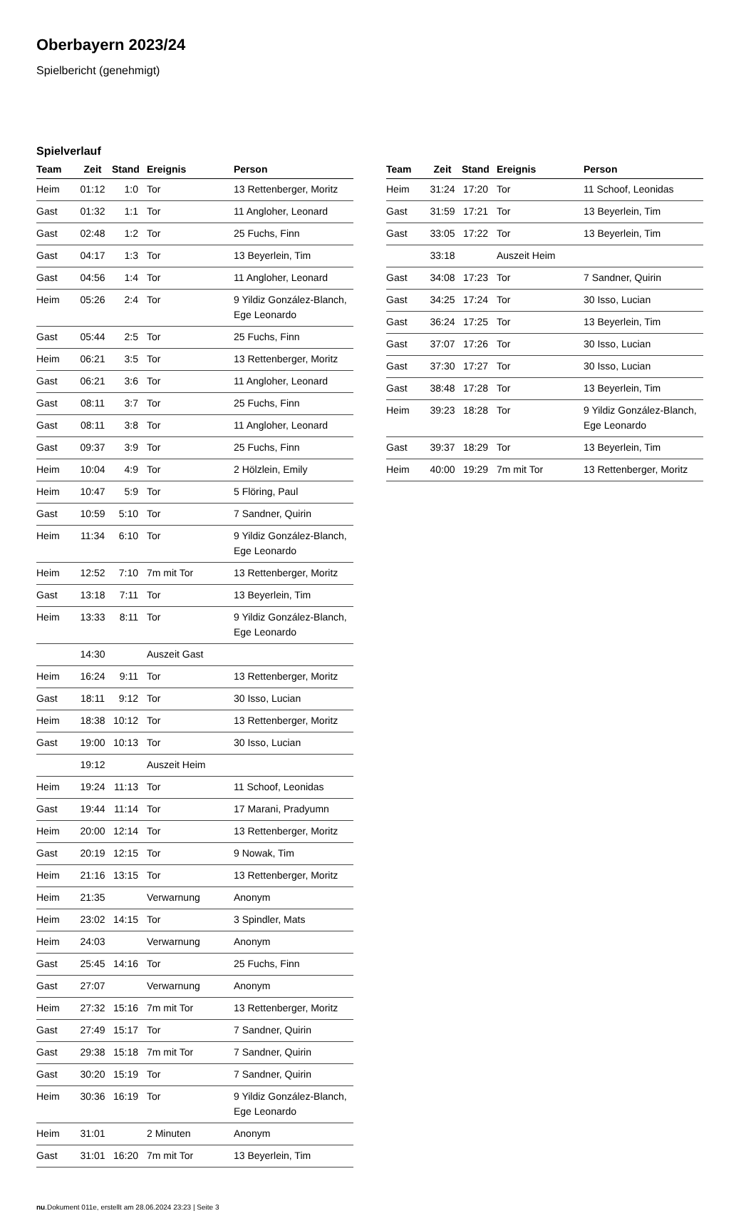Oberbayern 2023/24
Spielbericht (genehmigt)
Spielverlauf
| Team | Zeit | Stand | Ereignis | Person |
| --- | --- | --- | --- | --- |
| Heim | 01:12 | 1:0 | Tor | 13 Rettenberger, Moritz |
| Gast | 01:32 | 1:1 | Tor | 11 Angloher, Leonard |
| Gast | 02:48 | 1:2 | Tor | 25 Fuchs, Finn |
| Gast | 04:17 | 1:3 | Tor | 13 Beyerlein, Tim |
| Gast | 04:56 | 1:4 | Tor | 11 Angloher, Leonard |
| Heim | 05:26 | 2:4 | Tor | 9 Yildiz González-Blanch, Ege Leonardo |
| Gast | 05:44 | 2:5 | Tor | 25 Fuchs, Finn |
| Heim | 06:21 | 3:5 | Tor | 13 Rettenberger, Moritz |
| Gast | 06:21 | 3:6 | Tor | 11 Angloher, Leonard |
| Gast | 08:11 | 3:7 | Tor | 25 Fuchs, Finn |
| Gast | 08:11 | 3:8 | Tor | 11 Angloher, Leonard |
| Gast | 09:37 | 3:9 | Tor | 25 Fuchs, Finn |
| Heim | 10:04 | 4:9 | Tor | 2 Hölzlein, Emily |
| Heim | 10:47 | 5:9 | Tor | 5 Flöring, Paul |
| Gast | 10:59 | 5:10 | Tor | 7 Sandner, Quirin |
| Heim | 11:34 | 6:10 | Tor | 9 Yildiz González-Blanch, Ege Leonardo |
| Heim | 12:52 | 7:10 | 7m mit Tor | 13 Rettenberger, Moritz |
| Gast | 13:18 | 7:11 | Tor | 13 Beyerlein, Tim |
| Heim | 13:33 | 8:11 | Tor | 9 Yildiz González-Blanch, Ege Leonardo |
| | 14:30 | | Auszeit Gast | |
| Heim | 16:24 | 9:11 | Tor | 13 Rettenberger, Moritz |
| Gast | 18:11 | 9:12 | Tor | 30 Isso, Lucian |
| Heim | 18:38 | 10:12 | Tor | 13 Rettenberger, Moritz |
| Gast | 19:00 | 10:13 | Tor | 30 Isso, Lucian |
| | 19:12 | | Auszeit Heim | |
| Heim | 19:24 | 11:13 | Tor | 11 Schoof, Leonidas |
| Gast | 19:44 | 11:14 | Tor | 17 Marani, Pradyumn |
| Heim | 20:00 | 12:14 | Tor | 13 Rettenberger, Moritz |
| Gast | 20:19 | 12:15 | Tor | 9 Nowak, Tim |
| Heim | 21:16 | 13:15 | Tor | 13 Rettenberger, Moritz |
| Heim | 21:35 | | Verwarnung | Anonym |
| Heim | 23:02 | 14:15 | Tor | 3 Spindler, Mats |
| Heim | 24:03 | | Verwarnung | Anonym |
| Gast | 25:45 | 14:16 | Tor | 25 Fuchs, Finn |
| Gast | 27:07 | | Verwarnung | Anonym |
| Heim | 27:32 | 15:16 | 7m mit Tor | 13 Rettenberger, Moritz |
| Gast | 27:49 | 15:17 | Tor | 7 Sandner, Quirin |
| Gast | 29:38 | 15:18 | 7m mit Tor | 7 Sandner, Quirin |
| Gast | 30:20 | 15:19 | Tor | 7 Sandner, Quirin |
| Heim | 30:36 | 16:19 | Tor | 9 Yildiz González-Blanch, Ege Leonardo |
| Heim | 31:01 | | 2 Minuten | Anonym |
| Gast | 31:01 | 16:20 | 7m mit Tor | 13 Beyerlein, Tim |
| Team | Zeit | Stand | Ereignis | Person |
| --- | --- | --- | --- | --- |
| Heim | 31:24 | 17:20 | Tor | 11 Schoof, Leonidas |
| Gast | 31:59 | 17:21 | Tor | 13 Beyerlein, Tim |
| Gast | 33:05 | 17:22 | Tor | 13 Beyerlein, Tim |
| | 33:18 | | Auszeit Heim | |
| Gast | 34:08 | 17:23 | Tor | 7 Sandner, Quirin |
| Gast | 34:25 | 17:24 | Tor | 30 Isso, Lucian |
| Gast | 36:24 | 17:25 | Tor | 13 Beyerlein, Tim |
| Gast | 37:07 | 17:26 | Tor | 30 Isso, Lucian |
| Gast | 37:30 | 17:27 | Tor | 30 Isso, Lucian |
| Gast | 38:48 | 17:28 | Tor | 13 Beyerlein, Tim |
| Heim | 39:23 | 18:28 | Tor | 9 Yildiz González-Blanch, Ege Leonardo |
| Gast | 39:37 | 18:29 | Tor | 13 Beyerlein, Tim |
| Heim | 40:00 | 19:29 | 7m mit Tor | 13 Rettenberger, Moritz |
nu.Dokument 011e, erstellt am 28.06.2024 23:23 | Seite 3